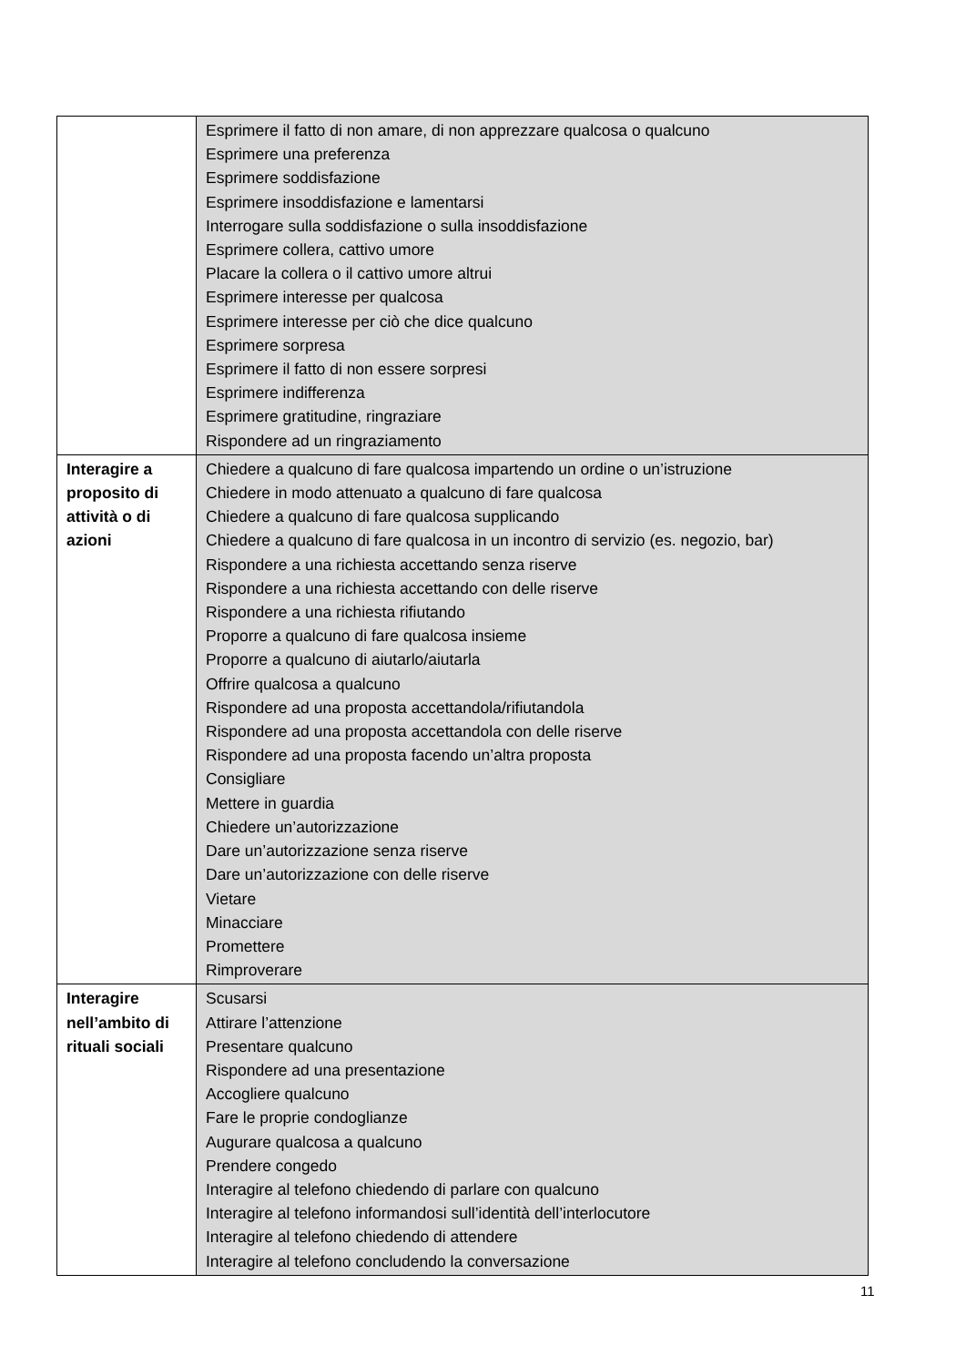| | Esprimere il fatto di non amare, di non apprezzare qualcosa o qualcuno Esprimere una preferenza Esprimere soddisfazione Esprimere insoddisfazione e lamentarsi Interrogare sulla soddisfazione o sulla insoddisfazione Esprimere collera, cattivo umore Placare la collera o il cattivo umore altrui Esprimere interesse per qualcosa Esprimere interesse per ciò che dice qualcuno Esprimere sorpresa Esprimere il fatto di non essere sorpresi Esprimere indifferenza Esprimere gratitudine, ringraziare Rispondere ad un ringraziamento |
| Interagire a proposito di attività o di azioni | Chiedere a qualcuno di fare qualcosa impartendo un ordine o un’istruzione Chiedere in modo attenuato a qualcuno di fare qualcosa Chiedere a qualcuno di fare qualcosa supplicando Chiedere a qualcuno di fare qualcosa in un incontro di servizio (es. negozio, bar) Rispondere a una richiesta accettando senza riserve Rispondere a una richiesta accettando con delle riserve Rispondere a una richiesta rifiutando Proporre a qualcuno di fare qualcosa insieme Proporre a qualcuno di aiutarlo/aiutarla Offrire qualcosa a qualcuno Rispondere ad una proposta accettandola/rifiutandola Rispondere ad una proposta accettandola con delle riserve Rispondere ad una proposta facendo un’altra proposta Consigliare Mettere in guardia Chiedere un’autorizzazione Dare un’autorizzazione senza riserve Dare un’autorizzazione con delle riserve Vietare Minacciare Promettere Rimproverare |
| Interagire nell’ambito di rituali sociali | Scusarsi Attirare l’attenzione Presentare qualcuno Rispondere ad una presentazione Accogliere qualcuno Fare le proprie condoglianze Augurare qualcosa a qualcuno Prendere congedo Interagire al telefono chiedendo di parlare con qualcuno Interagire al telefono informandosi sull’identità dell’interlocutore Interagire al telefono chiedendo di attendere Interagire al telefono concludendo la conversazione |
11